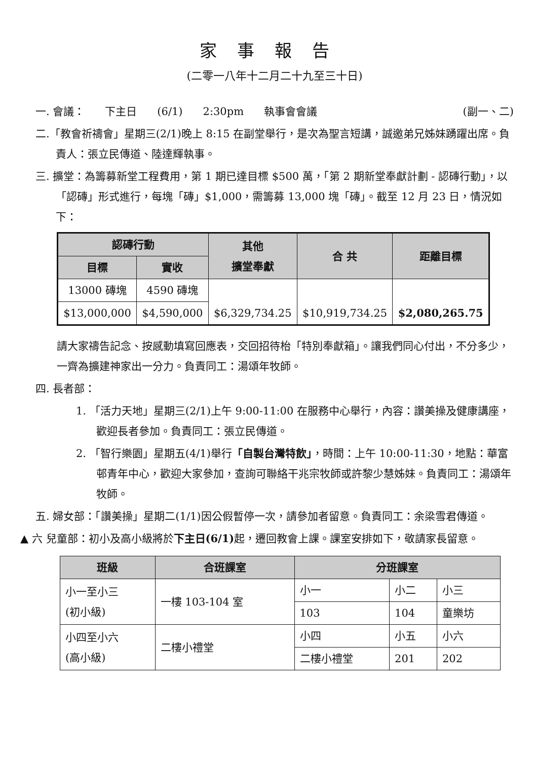家事報告
(二零一八年十二月二十九至三十日)
一. 會議： 下主日 (6/1) 2:30pm 執事會會議 (副一、二)
二.「教會祈禱會」星期三(2/1)晚上 8:15 在副堂舉行，是次為聖言短講，誠邀弟兄姊妹踴躍出席。負責人：張立民傳道、陸達輝執事。
三. 擴堂：為籌募新堂工程費用，第 1 期已達目標 $500 萬，「第 2 期新堂奉獻計劃 - 認磚行動」，以「認磚」形式進行，每塊「磚」$1,000，需籌募 13,000 塊「磚」。截至 12 月 23 日，情況如下：
| 認磚行動 | | 其他 擴堂奉獻 | 合 共 | 距離目標 |
| --- | --- | --- | --- | --- |
| 目標 | 實收 | | | |
| 13000 磚塊 | 4590 磚塊 | $6,329,734.25 | $10,919,734.25 | $2,080,265.75 |
| $13,000,000 | $4,590,000 | | | |
請大家禱告記念、按感動填寫回應表，交回招待枱「特別奉獻箱」。讓我們同心付出，不分多少，一齊為擴建神家出一分力。負責同工：湯頌年牧師。
四. 長者部：
1. 「活力天地」星期三(2/1)上午 9:00-11:00 在服務中心舉行，內容：讚美操及健康講座，歡迎長者參加。負責同工：張立民傳道。
2. 「智行樂園」星期五(4/1)舉行「自製台灣特飲」，時間：上午 10:00-11:30，地點：華富邨青年中心，歡迎大家參加，查詢可聯絡干兆宗牧師或許黎少慧姊妹。負責同工：湯頌年牧師。
五. 婦女部：「讚美操」星期二(1/1)因公假暫停一次，請參加者留意。負責同工：余梁雪君傳道。
▲ 六 兒童部：初小及高小級將於下主日(6/1) 起，遷回教會上課。課室安排如下，敬請家長留意。
| 班級 | 合班課室 | 分班課室 | | |
| --- | --- | --- | --- | --- |
| 小一至小三 (初小級) | 一樓 103-104 室 | 小一 | 小二 | 小三 |
| | | 103 | 104 | 童樂坊 |
| 小四至小六 (高小級) | 二樓小禮堂 | 小四 | 小五 | 小六 |
| | | 二樓小禮堂 | 201 | 202 |